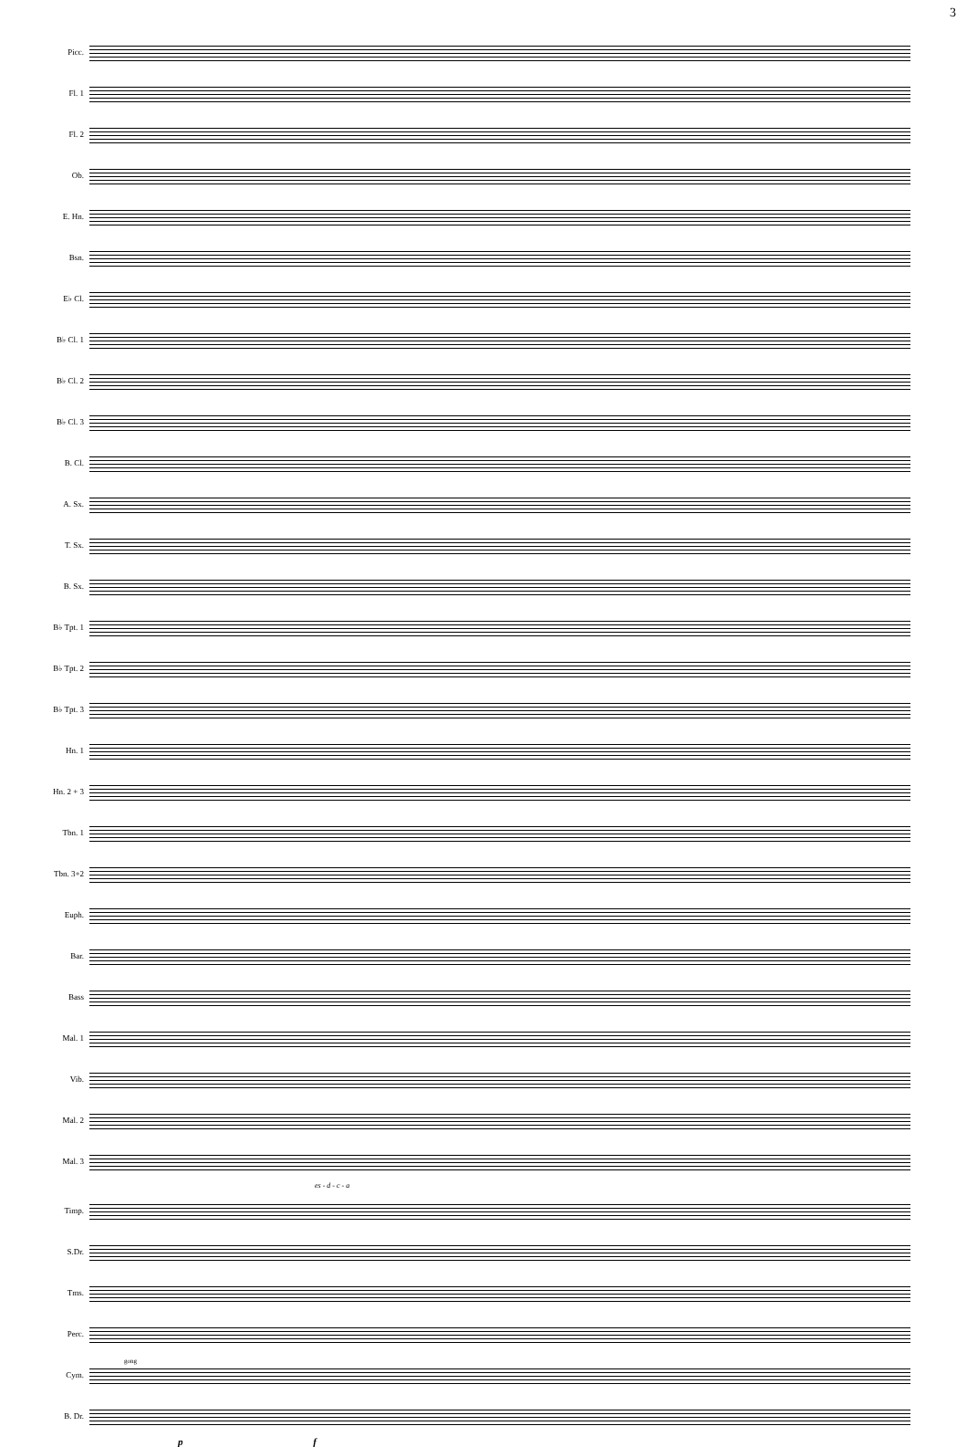3
Picc.
Fl. 1
Fl. 2
Ob.
E. Hn.
Bsn.
E♭ Cl.
B♭ Cl. 1
B♭ Cl. 2
B♭ Cl. 3
B. Cl.
A. Sx.
T. Sx.
B. Sx.
B♭ Tpt. 1
B♭ Tpt. 2
B♭ Tpt. 3
Hn. 1
Hn. 2 + 3
Tbn. 1
Tbn. 3+2
Euph.
Bar.
Bass
Mal. 1
Vib.
Mal. 2
Mal. 3
es - d - c - a
Timp.
S.Dr.
Tms.
Perc.
Cym.
gong
B. Dr.
p f